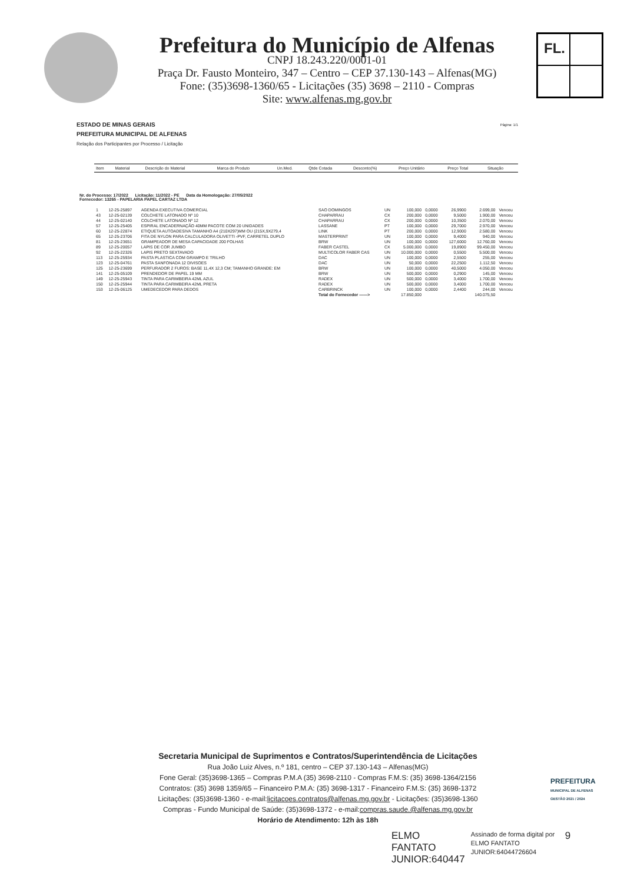Prefeitura do Município de Alfenas
CNPJ 18.243.220/0001-01
Praça Dr. Fausto Monteiro, 347 – Centro – CEP 37.130-143 – Alfenas(MG)
Fone: (35)3698-1360/65 - Licitações (35) 3698 – 2110 - Compras
Site: www.alfenas.mg.gov.br
FL.
Página: 1/1 ESTADO DE MINAS GERAIS
PREFEITURA MUNICIPAL DE ALFENAS
Relação dos Participantes por Processo / Licitação
| Item | Material | Descrição do Material | Marca do Produto | Un.Med. | Qtde Cotada | Desconto(%) | Preço Unitário | Preço Total | Situação |
| --- | --- | --- | --- | --- | --- | --- | --- | --- | --- |
Nr. do Processo: 17/2022 Licitação: 11/2022 - PE Data da Homologação: 27/05/2022
Fornecedor: 13265 - PAPELARIA PAPEL CARTAZ LTDA
| 1 | 12-25-25897 | AGENDA EXECUTIVA COMERCIAL | SAO DOMINGOS | UN | 100,000 | 0,0000 | 26,9900 | 2.699,00 | Venceu |
| 43 | 12-25-02139 | COLCHETE LATONADO Nº 10 | CHAPARRAU | CX | 200,000 | 0,0000 | 9,5000 | 1.900,00 | Venceu |
| 44 | 12-25-02140 | COLCHETE LATONADO Nº 12 | CHAPARRAU | CX | 200,000 | 0,0000 | 10,3500 | 2.070,00 | Venceu |
| 57 | 12-25-25405 | ESPIRAL ENCADERNAÇÃO 40MM PACOTE COM 20 UNIDADES | LASSANE | PT | 100,000 | 0,0000 | 29,7000 | 2.970,00 | Venceu |
| 60 | 12-25-22874 | ETIQUETA AUTOADESIVA TAMANHO A4 (210X297)MM OU (215X,9X279,4 | LINK | PT | 200,000 | 0,0000 | 12,9000 | 2.580,00 | Venceu |
| 65 | 12-25-23706 | FITA DE NYLON PARA CALCULADORA OLIVETTI -PVF, CARRETEL DUPLO | MASTERPRINT | UN | 100,000 | 0,0000 | 9,4000 | 940,00 | Venceu |
| 81 | 12-25-23651 | GRAMPEADOR DE MESA CAPACIDADE 200 FOLHAS | BRW | UN | 100,000 | 0,0000 | 127,6000 | 12.760,00 | Venceu |
| 89 | 12-25-20057 | LAPIS DE COR JUMBO | FABER CASTEL | CX | 5.000,000 | 0,0000 | 19,8900 | 99.450,00 | Venceu |
| 92 | 12-25-22326 | LAPIS PRETO SEXTAVADO | MULTICOLOR FABER CAS | UN | 10.000,000 | 0,0000 | 0,5500 | 5.500,00 | Venceu |
| 113 | 12-25-25934 | PASTA PLASTICA COM GRAMPO E TRILHO | DAC | UN | 100,000 | 0,0000 | 2,5500 | 255,00 | Venceu |
| 123 | 12-25-04761 | PASTA SANFONADA 12 DIVISOES | DAC | UN | 50,000 | 0,0000 | 22,2500 | 1.112,50 | Venceu |
| 125 | 12-25-23699 | PERFURADOR 2 FUROS: BASE 11,4X 12,3 CM; TAMANHO GRANDE: EM | BRW | UN | 100,000 | 0,0000 | 40,5000 | 4.050,00 | Venceu |
| 141 | 12-25-05109 | PRENDEDOR DE PAPEL 19 MM | BRW | UN | 500,000 | 0,0000 | 0,2900 | 145,00 | Venceu |
| 149 | 12-25-25943 | TINTA PARA CARIMBEIRA 42ML AZUL | RADEX | UN | 500,000 | 0,0000 | 3,4000 | 1.700,00 | Venceu |
| 150 | 12-25-25944 | TINTA PARA CARIMBEIRA 42ML PRETA | RADEX | UN | 500,000 | 0,0000 | 3,4000 | 1.700,00 | Venceu |
| 153 | 12-25-06125 | UMEDECEDOR PARA DEDOS | CARBRINCK | UN | 100,000 | 0,0000 | 2,4400 | 244,00 | Venceu |
| | | | Total do Fornecedor ——> | | 17.850,000 | | | 140.075,50 | |
Secretaria Municipal de Suprimentos e Contratos/Superintendência de Licitações
Rua João Luiz Alves, n.º 181, centro – CEP 37.130-143 – Alfenas(MG)
Fone Geral: (35)3698-1365 – Compras P.M.A (35) 3698-2110 - Compras F.M.S: (35) 3698-1364/2156
Contratos: (35) 3698 1359/65 – Financeiro P.M.A: (35) 3698-1317 - Financeiro F.M.S: (35) 3698-1372
Licitações: (35)3698-1360 - e-mail:licitacoes.contratos@alfenas.mg.gov.br - Licitações: (35)3698-1360
Compras - Fundo Municipal de Saúde: (35)3698-1372 - e-mail:compras.saude.@alfenas.mg.gov.br
Horário de Atendimento: 12h às 18h
PREFEITURA
MUNICIPAL DE ALFENAS
GESTÃO 2021 / 2024
ELMO
FANTATO
JUNIOR:640447
Assinado de forma digital por ELMO FANTATO JUNIOR:64044726604
9